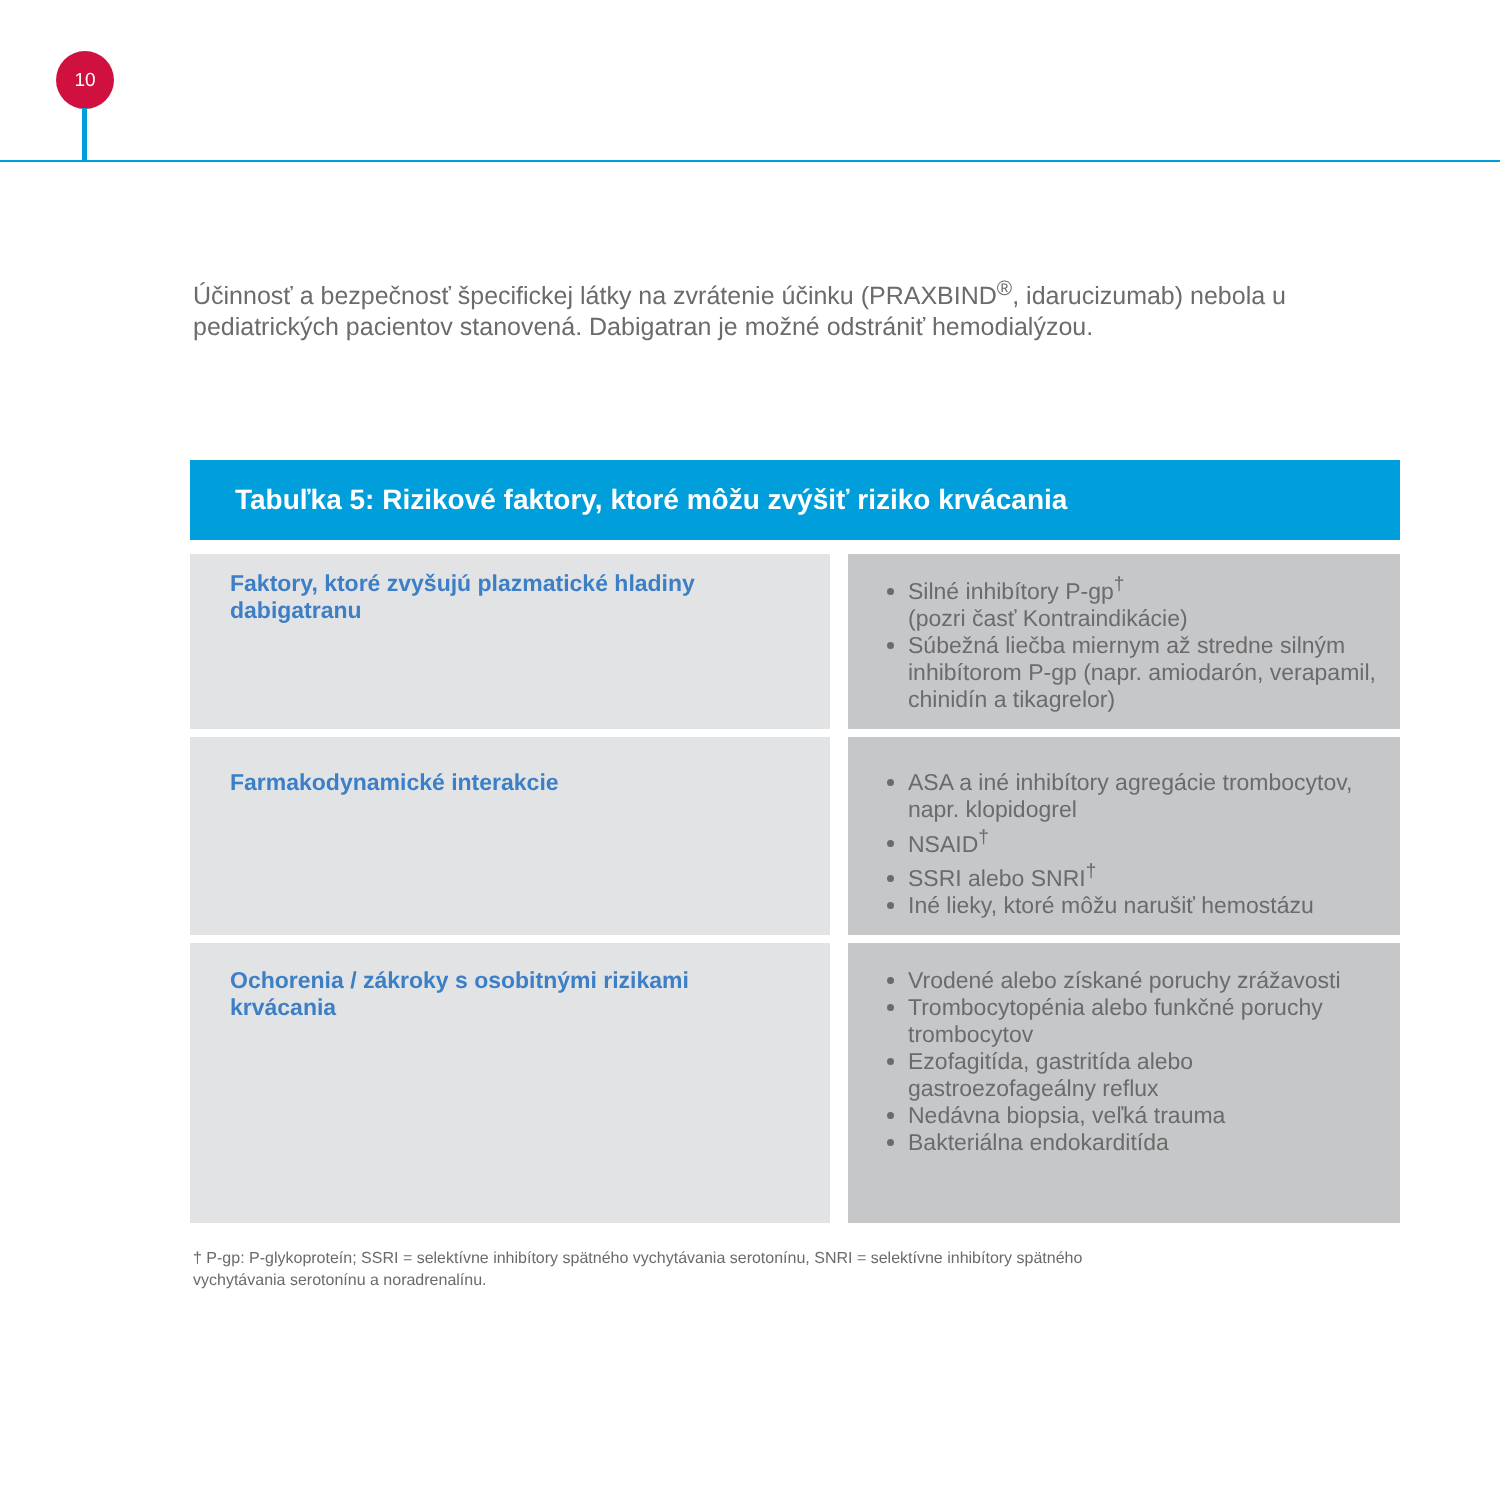10
Účinnosť a bezpečnosť špecifickej látky na zvrátenie účinku (PRAXBIND<sup>®</sup>, idarucizumab) nebola u pediatrických pacientov stanovená. Dabigatran je možné odstrániť hemodialýzou.
Tabuľka 5: Rizikové faktory, ktoré môžu zvýšiť riziko krvácania
| Faktory, ktoré zvyšujú plazmatické hladiny dabigatranu | | Silné inhibítory P-gp<sup>†</sup> (pozri časť Kontraindikácie) Súbežná liečba miernym až stredne silným inhibítorom P-gp (napr. amiodarón, verapamil, chinidín a tikagrelor) |
| Farmakodynamické interakcie | | ASA a iné inhibítory agregácie trombocytov, napr. klopidogrel NSAID<sup>†</sup> SSRI alebo SNRI<sup>†</sup> Iné lieky, ktoré môžu narušiť hemostázu |
| Ochorenia / zákroky s osobitnými rizikami krvácania | | Vrodené alebo získané poruchy zrážavosti Trombocytopénia alebo funkčné poruchy trombocytov Ezofagitída, gastritída alebo gastroezofageálny reflux Nedávna biopsia, veľká trauma Bakteriálna endokarditída |
† P-gp: P-glykoproteín; SSRI = selektívne inhibítory spätného vychytávania serotonínu, SNRI = selektívne inhibítory spätného vychytávania serotonínu a noradrenalínu.